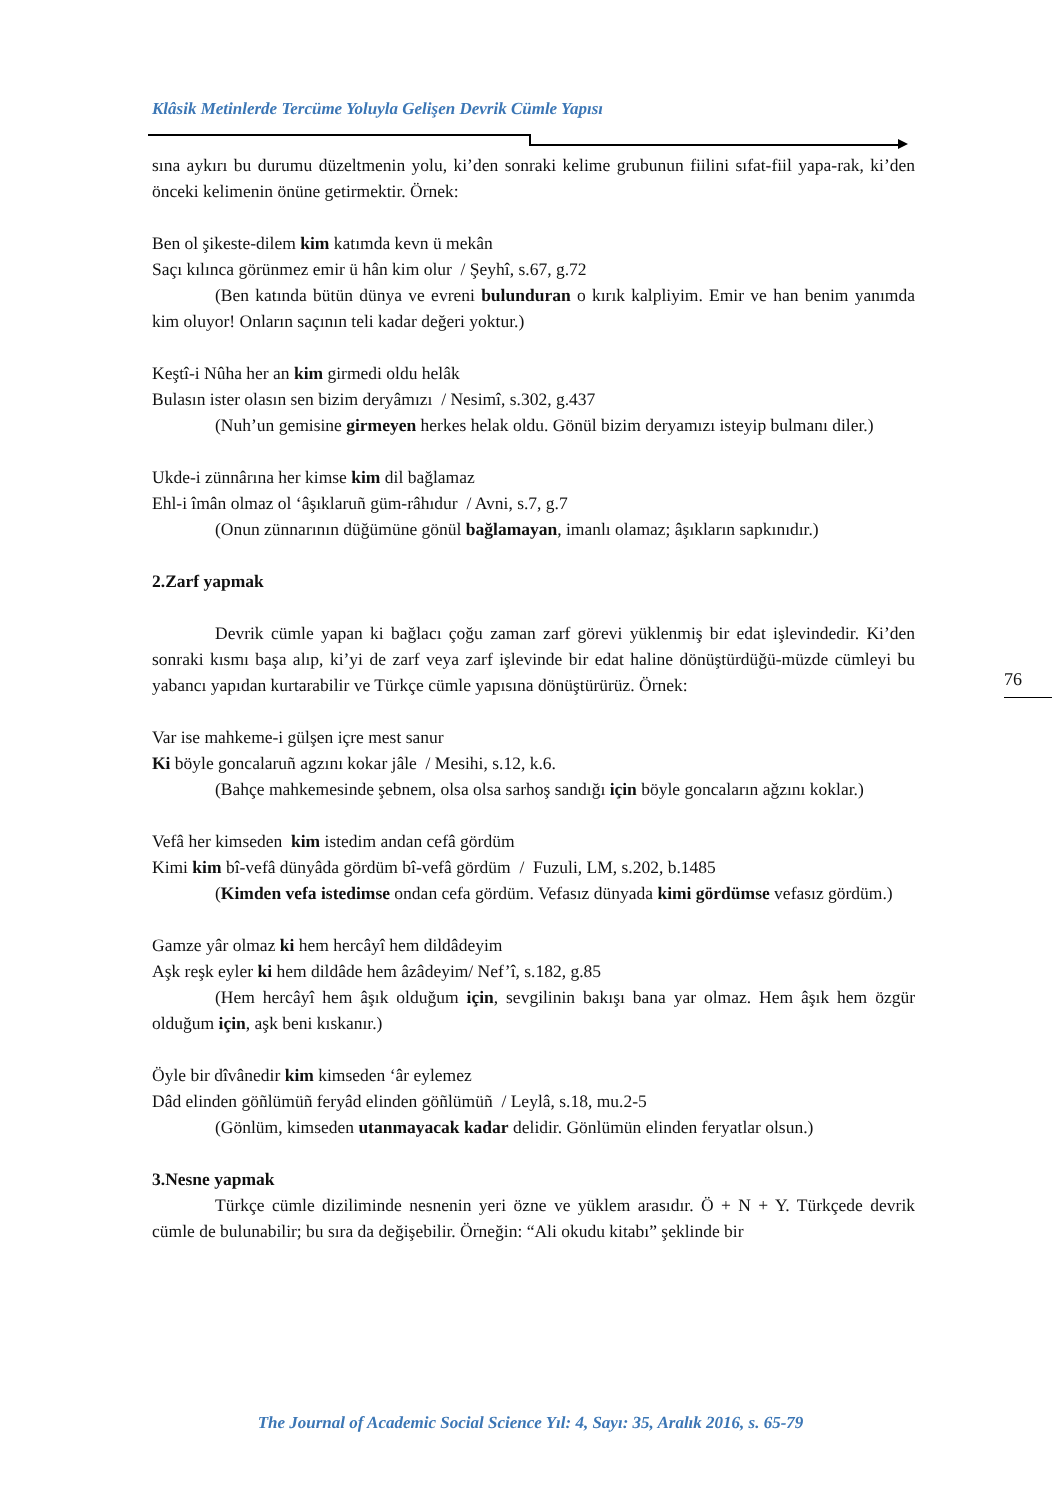Klâsik Metinlerde Tercüme Yoluyla Gelişen Devrik Cümle Yapısı
sına aykırı bu durumu düzeltmenin yolu, ki’den sonraki kelime grubunun fiilini sıfat-fiil yapa-rak, ki’den önceki kelimenin önüne getirmektir. Örnek:
Ben ol şikeste-dilem kim katımda kevn ü mekân
Saçı kılınca görünmez emir ü hân kim olur / Şeyhî, s.67, g.72
(Ben katında bütün dünya ve evreni bulunduran o kırık kalpliyim. Emir ve han benim yanımda kim oluyor! Onların saçının teli kadar değeri yoktur.)
Keştî-i Nûha her an kim girmedi oldu helâk
Bulasın ister olasın sen bizim deryâmızı / Nesimî, s.302, g.437
(Nuh’un gemisine girmeyen herkes helak oldu. Gönül bizim deryamızı isteyip bulmanı diler.)
Ukde-i zünnârına her kimse kim dil bağlamaz
Ehl-i îmân olmaz ol ‘âşıklaruñ güm-râhıdur / Avni, s.7, g.7
(Onun zünnarının düğümüne gönül bağlamayan, imanlı olamaz; âşıkların sapkınıdır.)
2.Zarf yapmak
Devrik cümle yapan ki bağlacı çoğu zaman zarf görevi yüklenmiş bir edat işlevindedir. Ki’den sonraki kısmı başa alıp, ki’yi de zarf veya zarf işlevinde bir edat haline dönüştürdüğü-müzde cümleyi bu yabancı yapıdan kurtarabilir ve Türkçe cümle yapısına dönüştürürüz. Örnek:
Var ise mahkeme-i gülşen içre mest sanur
Ki böyle goncalaruñ agzını kokar jâle / Mesihi, s.12, k.6.
(Bahçe mahkemesinde şebnem, olsa olsa sarhoş sandığı için böyle goncaların ağzını koklar.)
Vefâ her kimseden kim istedim andan cefâ gördüm
Kimi kim bî-vefâ dünyâda gördüm bî-vefâ gördüm / Fuzuli, LM, s.202, b.1485
(Kimden vefa istedimse ondan cefa gördüm. Vefasız dünyada kimi gördümse vefasız gördüm.)
Gamze yâr olmaz ki hem hercâyî hem dildâdeyim
Aşk reşk eyler ki hem dildâde hem âzâdeyim/ Nef’î, s.182, g.85
(Hem hercâyî hem âşık olduğum için, sevgilinin bakışı bana yar olmaz. Hem âşık hem özgür olduğum için, aşk beni kıskanır.)
Öyle bir dîvânedir kim kimseden ‘âr eylemez
Dâd elinden göñlümüñ feryâd elinden göñlümüñ / Leylâ, s.18, mu.2-5
(Gönlüm, kimseden utanmayacak kadar delidir. Gönlümün elinden feryatlar olsun.)
3.Nesne yapmak
Türkçe cümle diziliminde nesnenin yeri özne ve yüklem arasıdır. Ö + N + Y. Türkçede devrik cümle de bulunabilir; bu sıra da değişebilir. Örneğin: “Ali okudu kitabı” şeklinde bir
76
The Journal of Academic Social Science Yıl: 4, Sayı: 35, Aralık 2016, s. 65-79